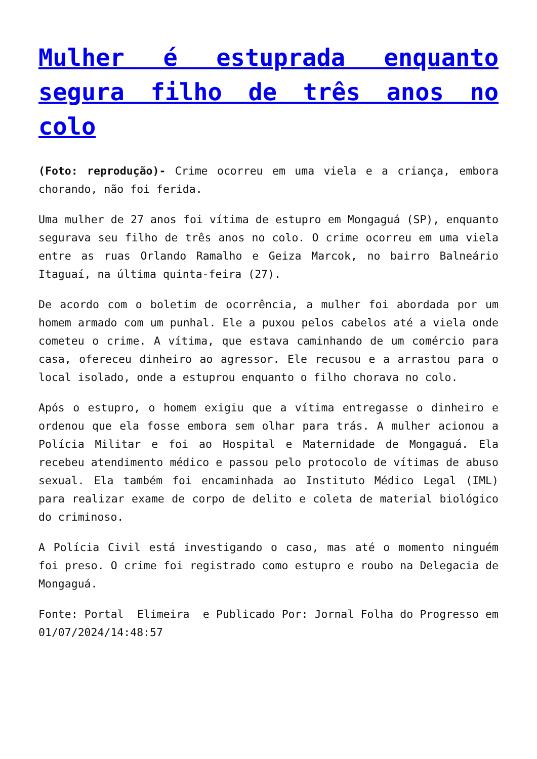Mulher é estuprada enquanto segura filho de três anos no colo
(Foto: reprodução)- Crime ocorreu em uma viela e a criança, embora chorando, não foi ferida.
Uma mulher de 27 anos foi vítima de estupro em Mongaguá (SP), enquanto segurava seu filho de três anos no colo. O crime ocorreu em uma viela entre as ruas Orlando Ramalho e Geiza Marcok, no bairro Balneário Itaguaí, na última quinta-feira (27).
De acordo com o boletim de ocorrência, a mulher foi abordada por um homem armado com um punhal. Ele a puxou pelos cabelos até a viela onde cometeu o crime. A vítima, que estava caminhando de um comércio para casa, ofereceu dinheiro ao agressor. Ele recusou e a arrastou para o local isolado, onde a estuprou enquanto o filho chorava no colo.
Após o estupro, o homem exigiu que a vítima entregasse o dinheiro e ordenou que ela fosse embora sem olhar para trás. A mulher acionou a Polícia Militar e foi ao Hospital e Maternidade de Mongaguá. Ela recebeu atendimento médico e passou pelo protocolo de vítimas de abuso sexual. Ela também foi encaminhada ao Instituto Médico Legal (IML) para realizar exame de corpo de delito e coleta de material biológico do criminoso.
A Polícia Civil está investigando o caso, mas até o momento ninguém foi preso. O crime foi registrado como estupro e roubo na Delegacia de Mongaguá.
Fonte: Portal Elimeira e Publicado Por: Jornal Folha do Progresso em 01/07/2024/14:48:57